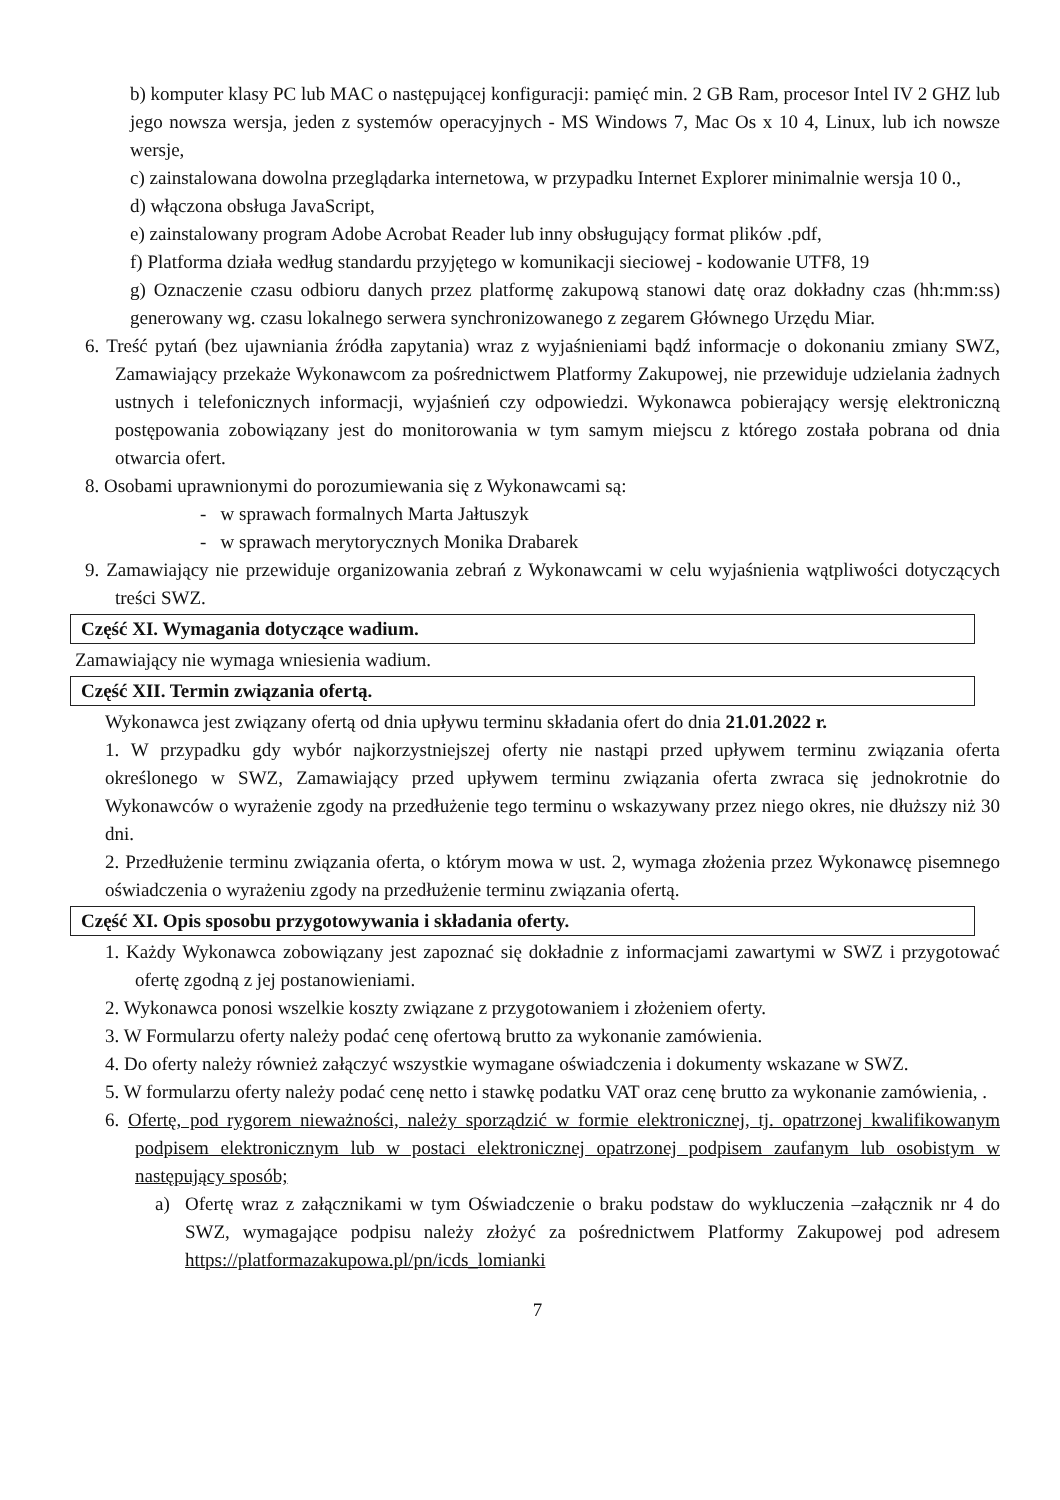b) komputer klasy PC lub MAC o następującej konfiguracji: pamięć min. 2 GB Ram, procesor Intel IV 2 GHZ lub jego nowsza wersja, jeden z systemów operacyjnych - MS Windows 7, Mac Os x 10 4, Linux, lub ich nowsze wersje,
c) zainstalowana dowolna przeglądarka internetowa, w przypadku Internet Explorer minimalnie wersja 10 0.,
d) włączona obsługa JavaScript,
e) zainstalowany program Adobe Acrobat Reader lub inny obsługujący format plików .pdf,
f) Platforma działa według standardu przyjętego w komunikacji sieciowej - kodowanie UTF8, 19
g) Oznaczenie czasu odbioru danych przez platformę zakupową stanowi datę oraz dokładny czas (hh:mm:ss) generowany wg. czasu lokalnego serwera synchronizowanego z zegarem Głównego Urzędu Miar.
6. Treść pytań (bez ujawniania źródła zapytania) wraz z wyjaśnieniami bądź informacje o dokonaniu zmiany SWZ, Zamawiający przekaże Wykonawcom za pośrednictwem Platformy Zakupowej, nie przewiduje udzielania żadnych ustnych i telefonicznych informacji, wyjaśnień czy odpowiedzi. Wykonawca pobierający wersję elektroniczną postępowania zobowiązany jest do monitorowania w tym samym miejscu z którego została pobrana od dnia otwarcia ofert.
8. Osobami uprawnionymi do porozumiewania się z Wykonawcami są:
- w sprawach formalnych Marta Jałtuszyk
- w sprawach merytorycznych Monika Drabarek
9. Zamawiający nie przewiduje organizowania zebrań z Wykonawcami w celu wyjaśnienia wątpliwości dotyczących treści SWZ.
Część XI. Wymagania dotyczące wadium.
Zamawiający nie wymaga wniesienia wadium.
Część XII. Termin związania ofertą.
Wykonawca jest związany ofertą od dnia upływu terminu składania ofert do dnia 21.01.2022 r.
1. W przypadku gdy wybór najkorzystniejszej oferty nie nastąpi przed upływem terminu związania oferta określonego w SWZ, Zamawiający przed upływem terminu związania oferta zwraca się jednokrotnie do Wykonawców o wyrażenie zgody na przedłużenie tego terminu o wskazywany przez niego okres, nie dłuższy niż 30 dni.
2. Przedłużenie terminu związania oferta, o którym mowa w ust. 2, wymaga złożenia przez Wykonawcę pisemnego oświadczenia o wyrażeniu zgody na przedłużenie terminu związania ofertą.
Część XI. Opis sposobu przygotowywania i składania oferty.
1. Każdy Wykonawca zobowiązany jest zapoznać się dokładnie z informacjami zawartymi w SWZ i przygotować ofertę zgodną z jej postanowieniami.
2. Wykonawca ponosi wszelkie koszty związane z przygotowaniem i złożeniem oferty.
3. W Formularzu oferty należy podać cenę ofertową brutto za wykonanie zamówienia.
4. Do oferty należy również załączyć wszystkie wymagane oświadczenia i dokumenty wskazane w SWZ.
5. W formularzu oferty należy podać cenę netto i stawkę podatku VAT oraz cenę brutto za wykonanie zamówienia, .
6. Ofertę, pod rygorem nieważności, należy sporządzić w formie elektronicznej, tj. opatrzonej kwalifikowanym podpisem elektronicznym lub w postaci elektronicznej opatrzonej podpisem zaufanym lub osobistym w następujący sposób;
a) Ofertę wraz z załącznikami w tym Oświadczenie o braku podstaw do wykluczenia –załącznik nr 4 do SWZ, wymagające podpisu należy złożyć za pośrednictwem Platformy Zakupowej pod adresem https://platformazakupowa.pl/pn/icds_lomianki
7